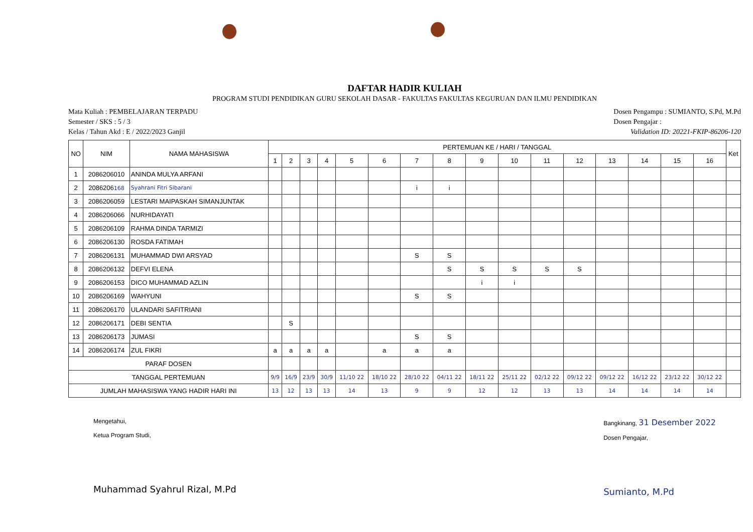DAFTAR HADIR KULIAH
PROGRAM STUDI PENDIDIKAN GURU SEKOLAH DASAR - FAKULTAS FAKULTAS KEGURUAN DAN ILMU PENDIDIKAN
Mata Kuliah : PEMBELAJARAN TERPADU
Semester / SKS : 5 / 3
Kelas / Tahun Akd : E / 2022/2023 Ganjil
Dosen Pengampu : SUMIANTO, S.Pd, M.Pd
Dosen Pengajar :
Validation ID: 20221-FKIP-86206-120
| NO | NIM | NAMA MAHASISWA | PERTEMUAN KE / HARI / TANGGAL | | | | | | | | | | | | | | | | Ket |
| --- | --- | --- | --- | --- | --- | --- | --- | --- | --- | --- | --- | --- | --- | --- | --- | --- | --- | --- | --- |
| | | | 1 | 2 | 3 | 4 | 5 | 6 | 7 | 8 | 9 | 10 | 11 | 12 | 13 | 14 | 15 | 16 | |
| 1 | 2086206010 | ANINDA MULYA ARFANI | | | | | | | | | | | | | | | | | |
| 2 | 2086206 168 | Syahrani Fitri Sibarani | | | | | | | i | i | | | | | | | | | |
| 3 | 2086206059 | LESTARI MAIPASKAH SIMANJUNTAK | | | | | | | | | | | | | | | | | |
| 4 | 2086206066 | NURHIDAYATI | | | | | | | | | | | | | | | | | |
| 5 | 2086206109 | RAHMA DINDA TARMIZI | | | | | | | | | | | | | | | | | |
| 6 | 2086206130 | ROSDA FATIMAH | | | | | | | | | | | | | | | | | |
| 7 | 2086206131 | MUHAMMAD DWI ARSYAD | | | | | | | S | S | | | | | | | | | |
| 8 | 2086206132 | DEFVI ELENA | | | | | | | | S | S | S | S | S | | | | | |
| 9 | 2086206153 | DICO MUHAMMAD AZLIN | | | | | | | | | i | i | | | | | | | |
| 10 | 2086206169 | WAHYUNI | | | | | | | S | S | | | | | | | | | |
| 11 | 2086206170 | ULANDARI SAFITRIANI | | | | | | | | | | | | | | | | | |
| 12 | 2086206171 | DEBI SENTIA | | S | | | | | | | | | | | | | | | |
| 13 | 2086206173 | JUMASI | | | | | | | S | S | | | | | | | | | |
| 14 | 2086206174 | ZUL FIKRI | a | a | a | a | | a | a | a | | | | | | | | | |
| PARAF DOSEN | | | | | | | | | | | | | | | | | | | |
| TANGGAL PERTEMUAN | | | 9/9 | 16/9 | 23/9 | 30/9 | 11/10 22 | 18/10 22 | 28/10 22 | 04/11 22 | 18/11 22 | 25/11 22 | 02/12 22 | 09/12 22 | 09/12 22 | 16/12 22 | 23/12 22 | 30/12 22 | |
| JUMLAH MAHASISWA YANG HADIR HARI INI | | | 13 | 12 | 13 | 13 | 14 | 13 | 9 | 9 | 12 | 12 | 13 | 13 | 14 | 14 | 14 | 14 | |
Mengetahui,
Ketua Program Studi,
Muhammad Syahrul Rizal, M.Pd
Bangkinang, 31 Desember 2022
Dosen Pengajar,
Sumianto, M.Pd